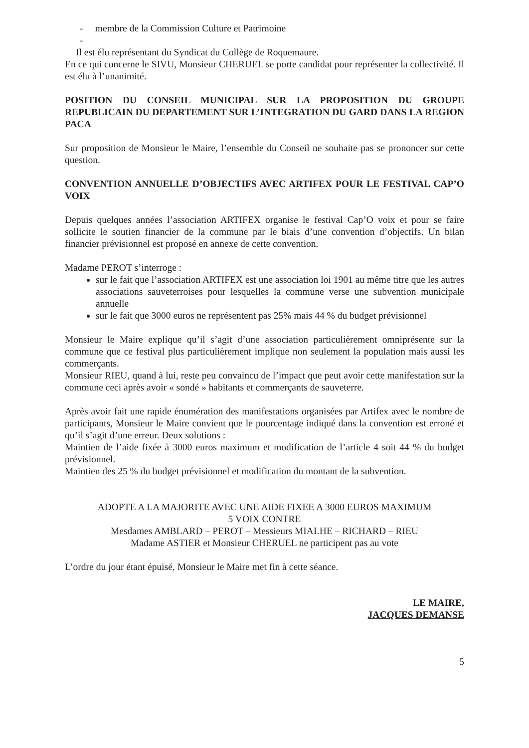- membre de la Commission Culture et Patrimoine
-
Il est élu représentant du Syndicat du Collège de Roquemaure.
En ce qui concerne le SIVU, Monsieur CHERUEL se porte candidat pour représenter la collectivité. Il est élu à l’unanimité.
POSITION DU CONSEIL MUNICIPAL SUR LA PROPOSITION DU GROUPE REPUBLICAIN DU DEPARTEMENT SUR L’INTEGRATION DU GARD DANS LA REGION PACA
Sur proposition de Monsieur le Maire, l’ensemble du Conseil ne souhaite pas se prononcer sur cette question.
CONVENTION ANNUELLE D’OBJECTIFS AVEC ARTIFEX POUR LE FESTIVAL CAP’O VOIX
Depuis quelques années l’association ARTIFEX organise le festival Cap’O voix et pour se faire sollicite le soutien financier de la commune par le biais d’une convention d’objectifs. Un bilan financier prévisionnel est proposé en annexe de cette convention.
Madame PEROT s’interroge :
sur le fait que l’association ARTIFEX est une association loi 1901 au même titre que les autres associations sauveterroises pour lesquelles la commune verse une subvention municipale annuelle
sur le fait que 3000 euros ne représentent pas 25% mais 44 % du budget prévisionnel
Monsieur le Maire explique qu’il s’agit d’une association particulièrement omniprésente sur la commune que ce festival plus particulièrement implique non seulement la population mais aussi les commerçants.
Monsieur RIEU, quand à lui, reste peu convaincu de l’impact que peut avoir cette manifestation sur la commune ceci après avoir « sondé » habitants et commerçants de sauveterre.
Après avoir fait une rapide énumération des manifestations organisées par Artifex avec le nombre de participants, Monsieur le Maire convient que le pourcentage indiqué dans la convention est erroné et qu’il s’agit d’une erreur. Deux solutions :
Maintien de l’aide fixée à 3000 euros maximum et modification de l’article 4 soit 44 % du budget prévisionnel.
Maintien des 25 % du budget prévisionnel et modification du montant de la subvention.
ADOPTE A LA MAJORITE AVEC UNE AIDE FIXEE A 3000 EUROS MAXIMUM
5 VOIX CONTRE
Mesdames AMBLARD – PEROT – Messieurs MIALHE – RICHARD – RIEU
Madame ASTIER et Monsieur CHERUEL ne participent pas au vote
L’ordre du jour étant épuisé, Monsieur le Maire met fin à cette séance.
LE MAIRE,
JACQUES DEMANSE
5